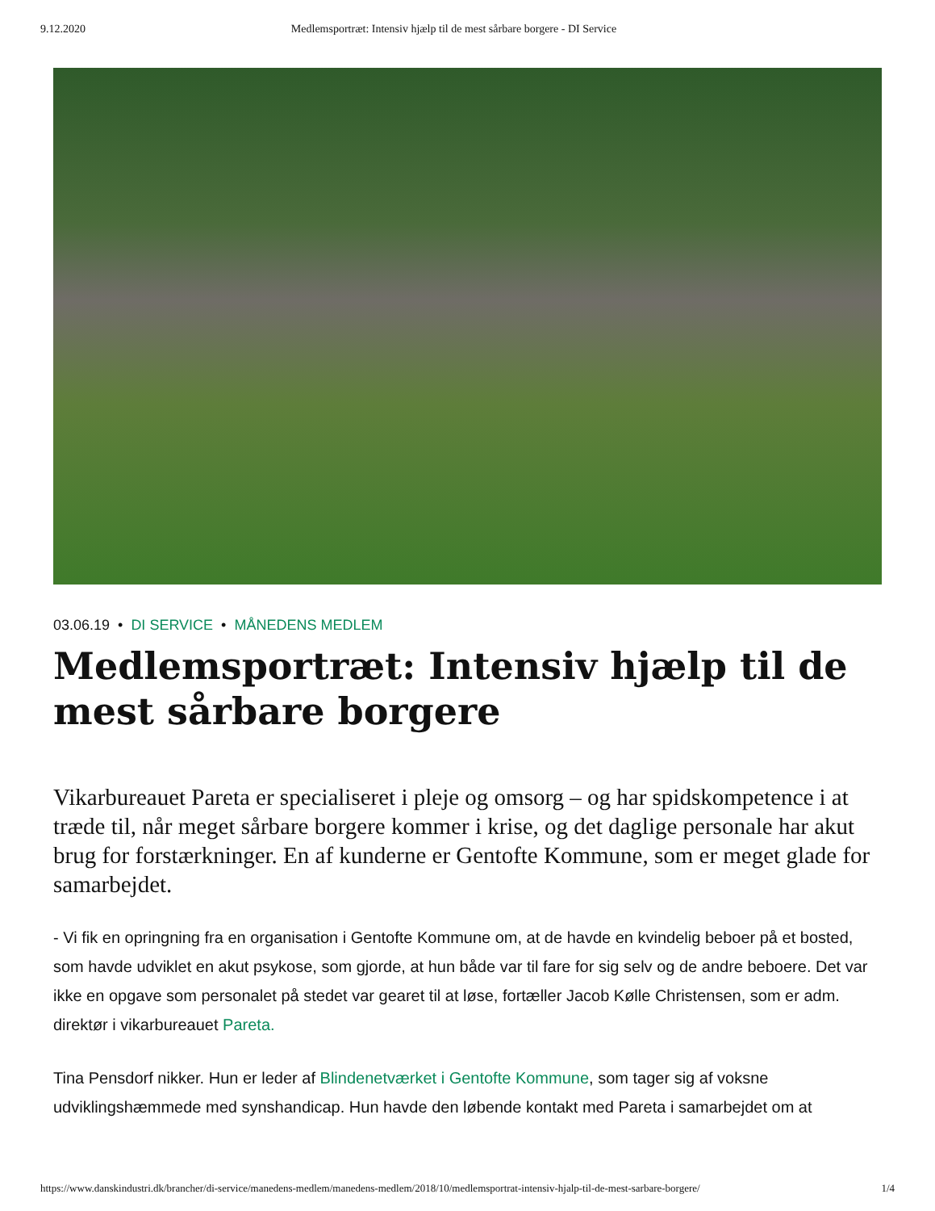9.12.2020 Medlemsportræt: Intensiv hjælp til de mest sårbare borgere - DI Service
03.06.19 • DI SERVICE • MÅNEDENS MEDLEM
Medlemsportræt: Intensiv hjælp til de mest sårbare borgere
Vikarbureauet Pareta er specialiseret i pleje og omsorg – og har spidskompetence i at træde til, når meget sårbare borgere kommer i krise, og det daglige personale har akut brug for forstærkninger. En af kunderne er Gentofte Kommune, som er meget glade for samarbejdet.
- Vi fik en opringning fra en organisation i Gentofte Kommune om, at de havde en kvindelig beboer på et bosted, som havde udviklet en akut psykose, som gjorde, at hun både var til fare for sig selv og de andre beboere. Det var ikke en opgave som personalet på stedet var gearet til at løse, fortæller Jacob Kølle Christensen, som er adm. direktør i vikarbureauet Pareta.
Tina Pensdorf nikker. Hun er leder af Blindenetværket i Gentofte Kommune, som tager sig af voksne udviklingshæmmede med synshandicap. Hun havde den løbende kontakt med Pareta i samarbejdet om at
https://www.danskindustri.dk/brancher/di-service/manedens-medlem/manedens-medlem/2018/10/medlemsportrat-intensiv-hjalp-til-de-mest-sarbare-borgere/ 1/4